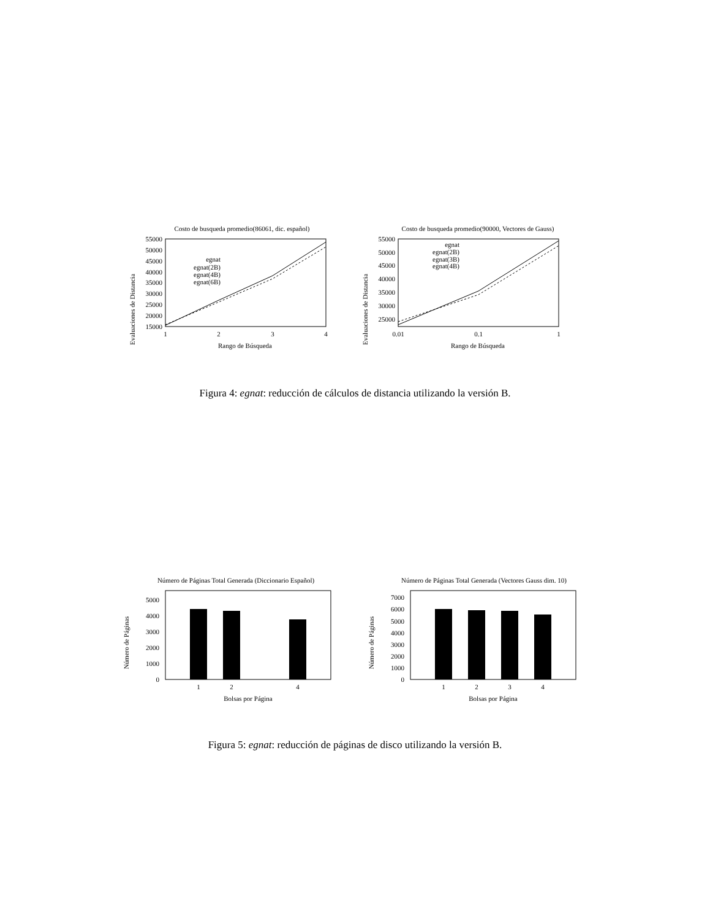Costo de busqueda promedio(86061, dic. español)
Evaluaciones de Distancia
55000
50000
45000
40000
35000
30000
25000
20000
15000
1
2
3
4
Rango de Búsqueda
egnat
egnat(2B)
egnat(4B)
egnat(6B)
Costo de busqueda promedio(90000, Vectores de Gauss)
Evaluaciones de Distancia
55000
50000
45000
40000
35000
30000
25000
0.01
0.1
1
Rango de Búsqueda
egnat
egnat(2B)
egnat(3B)
egnat(4B)
Figura 4: egnat: reducción de cálculos de distancia utilizando la versión B.
Número de Páginas Total Generada (Diccionario Español)
Número de Páginas
5000
4000
3000
2000
1000
0
1
2
4
Bolsas por Página
Número de Páginas Total Generada (Vectores Gauss dim. 10)
Número de Páginas
7000
6000
5000
4000
3000
2000
1000
0
1
2
3
4
Bolsas por Página
Figura 5: egnat: reducción de páginas de disco utilizando la versión B.